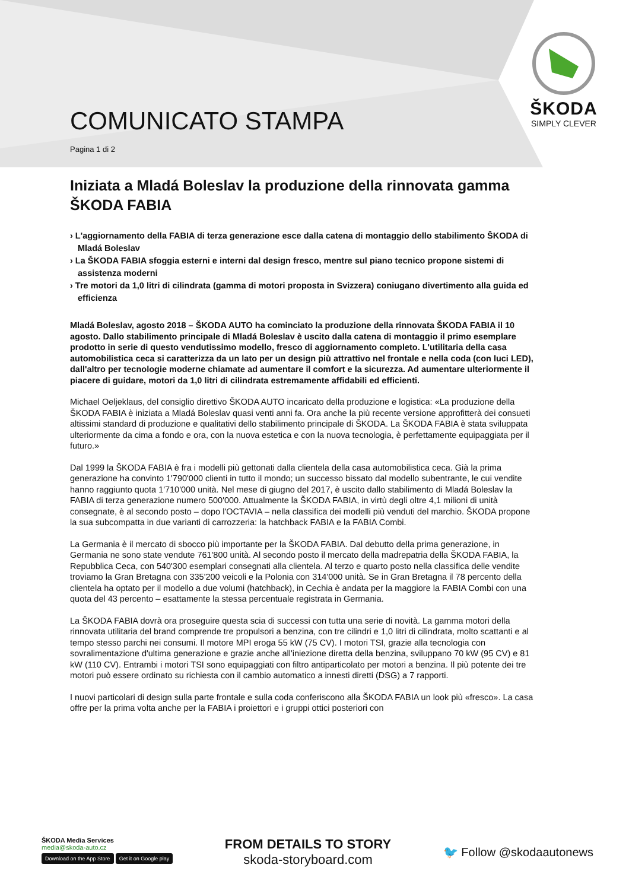COMUNICATO STAMPA
Pagina 1 di 2
ŠKODA
SIMPLY CLEVER
Iniziata a Mladá Boleslav la produzione della rinnovata gamma ŠKODA FABIA
› L'aggiornamento della FABIA di terza generazione esce dalla catena di montaggio dello stabilimento ŠKODA di Mladá Boleslav
› La ŠKODA FABIA sfoggia esterni e interni dal design fresco, mentre sul piano tecnico propone sistemi di assistenza moderni
› Tre motori da 1,0 litri di cilindrata (gamma di motori proposta in Svizzera) coniugano divertimento alla guida ed efficienza
Mladá Boleslav, agosto 2018 – ŠKODA AUTO ha cominciato la produzione della rinnovata ŠKODA FABIA il 10 agosto. Dallo stabilimento principale di Mladá Boleslav è uscito dalla catena di montaggio il primo esemplare prodotto in serie di questo vendutissimo modello, fresco di aggiornamento completo. L'utilitaria della casa automobilistica ceca si caratterizza da un lato per un design più attrattivo nel frontale e nella coda (con luci LED), dall'altro per tecnologie moderne chiamate ad aumentare il comfort e la sicurezza. Ad aumentare ulteriormente il piacere di guidare, motori da 1,0 litri di cilindrata estremamente affidabili ed efficienti.
Michael Oeljeklaus, del consiglio direttivo ŠKODA AUTO incaricato della produzione e logistica: «La produzione della ŠKODA FABIA è iniziata a Mladá Boleslav quasi venti anni fa. Ora anche la più recente versione approfitterà dei consueti altissimi standard di produzione e qualitativi dello stabilimento principale di ŠKODA. La ŠKODA FABIA è stata sviluppata ulteriormente da cima a fondo e ora, con la nuova estetica e con la nuova tecnologia, è perfettamente equipaggiata per il futuro.»
Dal 1999 la ŠKODA FABIA è fra i modelli più gettonati dalla clientela della casa automobilistica ceca. Già la prima generazione ha convinto 1'790'000 clienti in tutto il mondo; un successo bissato dal modello subentrante, le cui vendite hanno raggiunto quota 1'710'000 unità. Nel mese di giugno del 2017, è uscito dallo stabilimento di Mladá Boleslav la FABIA di terza generazione numero 500'000. Attualmente la ŠKODA FABIA, in virtù degli oltre 4,1 milioni di unità consegnate, è al secondo posto – dopo l'OCTAVIA – nella classifica dei modelli più venduti del marchio. ŠKODA propone la sua subcompatta in due varianti di carrozzeria: la hatchback FABIA e la FABIA Combi.
La Germania è il mercato di sbocco più importante per la ŠKODA FABIA. Dal debutto della prima generazione, in Germania ne sono state vendute 761'800 unità. Al secondo posto il mercato della madrepatria della ŠKODA FABIA, la Repubblica Ceca, con 540'300 esemplari consegnati alla clientela. Al terzo e quarto posto nella classifica delle vendite troviamo la Gran Bretagna con 335'200 veicoli e la Polonia con 314'000 unità. Se in Gran Bretagna il 78 percento della clientela ha optato per il modello a due volumi (hatchback), in Cechia è andata per la maggiore la FABIA Combi con una quota del 43 percento – esattamente la stessa percentuale registrata in Germania.
La ŠKODA FABIA dovrà ora proseguire questa scia di successi con tutta una serie di novità. La gamma motori della rinnovata utilitaria del brand comprende tre propulsori a benzina, con tre cilindri e 1,0 litri di cilindrata, molto scattanti e al tempo stesso parchi nei consumi. Il motore MPI eroga 55 kW (75 CV). I motori TSI, grazie alla tecnologia con sovralimentazione d'ultima generazione e grazie anche all'iniezione diretta della benzina, sviluppano 70 kW (95 CV) e 81 kW (110 CV). Entrambi i motori TSI sono equipaggiati con filtro antiparticolato per motori a benzina. Il più potente dei tre motori può essere ordinato su richiesta con il cambio automatico a innesti diretti (DSG) a 7 rapporti.
I nuovi particolari di design sulla parte frontale e sulla coda conferiscono alla ŠKODA FABIA un look più «fresco». La casa offre per la prima volta anche per la FABIA i proiettori e i gruppi ottici posteriori con
ŠKODA Media Services
media@skoda-auto.cz
Download on the App Store Get it on Google play
FROM DETAILS TO STORY
skoda-storyboard.com
🐦 Follow @skodaautonews